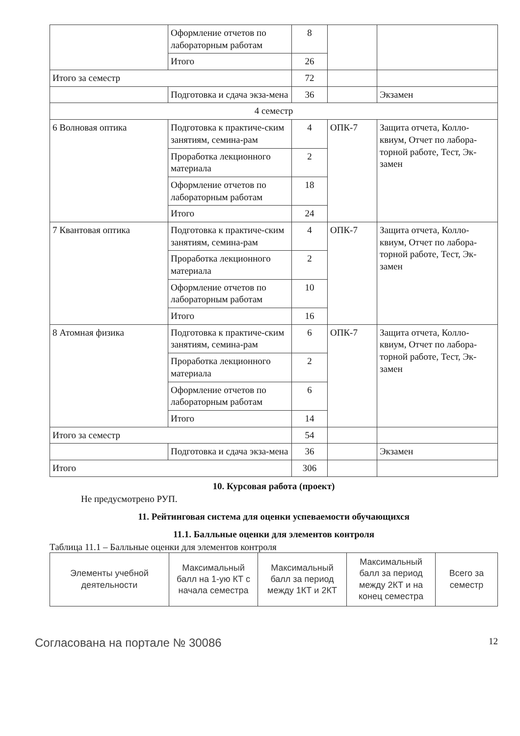| | Оформление отчетов по лабораторным работам | 8 | | |
| | Итого | 26 | | |
| Итого за семестр | | 72 | | |
| | Подготовка и сдача экза-мена | 36 | | Экзамен |
| 4 семестр | | | | |
| 6 Волновая оптика | Подготовка к практиче-ским занятиям, семина-рам | 4 | ОПК-7 | Защита отчета, Колло-квиум, Отчет по лабора-торной работе, Тест, Эк-замен |
| | Проработка лекционного материала | 2 | | |
| | Оформление отчетов по лабораторным работам | 18 | | |
| | Итого | 24 | | |
| 7 Квантовая оптика | Подготовка к практиче-ским занятиям, семина-рам | 4 | ОПК-7 | Защита отчета, Колло-квиум, Отчет по лабора-торной работе, Тест, Эк-замен |
| | Проработка лекционного материала | 2 | | |
| | Оформление отчетов по лабораторным работам | 10 | | |
| | Итого | 16 | | |
| 8 Атомная физика | Подготовка к практиче-ским занятиям, семина-рам | 6 | ОПК-7 | Защита отчета, Колло-квиум, Отчет по лабора-торной работе, Тест, Эк-замен |
| | Проработка лекционного материала | 2 | | |
| | Оформление отчетов по лабораторным работам | 6 | | |
| | Итого | 14 | | |
| Итого за семестр | | 54 | | |
| | Подготовка и сдача экза-мена | 36 | | Экзамен |
| Итого | | 306 | | |
10. Курсовая работа (проект)
Не предусмотрено РУП.
11. Рейтинговая система для оценки успеваемости обучающихся
11.1. Балльные оценки для элементов контроля
Таблица 11.1 – Балльные оценки для элементов контроля
| Элементы учебной деятельности | Максимальный балл на 1-ую КТ с начала семестра | Максимальный балл за период между 1КТ и 2КТ | Максимальный балл за период между 2КТ и на конец семестра | Всего за семестр |
| --- | --- | --- | --- | --- |
Согласована на портале № 30086 12